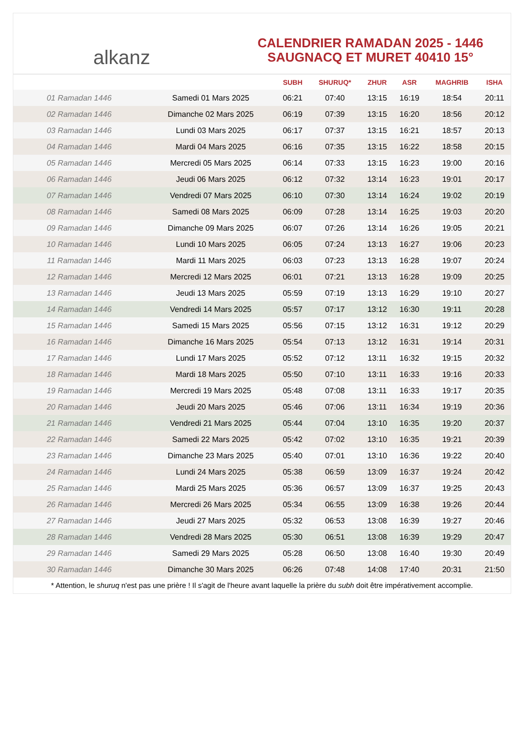alkanz
CALENDRIER RAMADAN 2025 - 1446
SAUGNACQ ET MURET 40410 15°
| | | SUBH | SHURUQ* | ZHUR | ASR | MAGHRIB | ISHA |
| --- | --- | --- | --- | --- | --- | --- | --- |
| 01 Ramadan 1446 | Samedi 01 Mars 2025 | 06:21 | 07:40 | 13:15 | 16:19 | 18:54 | 20:11 |
| 02 Ramadan 1446 | Dimanche 02 Mars 2025 | 06:19 | 07:39 | 13:15 | 16:20 | 18:56 | 20:12 |
| 03 Ramadan 1446 | Lundi 03 Mars 2025 | 06:17 | 07:37 | 13:15 | 16:21 | 18:57 | 20:13 |
| 04 Ramadan 1446 | Mardi 04 Mars 2025 | 06:16 | 07:35 | 13:15 | 16:22 | 18:58 | 20:15 |
| 05 Ramadan 1446 | Mercredi 05 Mars 2025 | 06:14 | 07:33 | 13:15 | 16:23 | 19:00 | 20:16 |
| 06 Ramadan 1446 | Jeudi 06 Mars 2025 | 06:12 | 07:32 | 13:14 | 16:23 | 19:01 | 20:17 |
| 07 Ramadan 1446 | Vendredi 07 Mars 2025 | 06:10 | 07:30 | 13:14 | 16:24 | 19:02 | 20:19 |
| 08 Ramadan 1446 | Samedi 08 Mars 2025 | 06:09 | 07:28 | 13:14 | 16:25 | 19:03 | 20:20 |
| 09 Ramadan 1446 | Dimanche 09 Mars 2025 | 06:07 | 07:26 | 13:14 | 16:26 | 19:05 | 20:21 |
| 10 Ramadan 1446 | Lundi 10 Mars 2025 | 06:05 | 07:24 | 13:13 | 16:27 | 19:06 | 20:23 |
| 11 Ramadan 1446 | Mardi 11 Mars 2025 | 06:03 | 07:23 | 13:13 | 16:28 | 19:07 | 20:24 |
| 12 Ramadan 1446 | Mercredi 12 Mars 2025 | 06:01 | 07:21 | 13:13 | 16:28 | 19:09 | 20:25 |
| 13 Ramadan 1446 | Jeudi 13 Mars 2025 | 05:59 | 07:19 | 13:13 | 16:29 | 19:10 | 20:27 |
| 14 Ramadan 1446 | Vendredi 14 Mars 2025 | 05:57 | 07:17 | 13:12 | 16:30 | 19:11 | 20:28 |
| 15 Ramadan 1446 | Samedi 15 Mars 2025 | 05:56 | 07:15 | 13:12 | 16:31 | 19:12 | 20:29 |
| 16 Ramadan 1446 | Dimanche 16 Mars 2025 | 05:54 | 07:13 | 13:12 | 16:31 | 19:14 | 20:31 |
| 17 Ramadan 1446 | Lundi 17 Mars 2025 | 05:52 | 07:12 | 13:11 | 16:32 | 19:15 | 20:32 |
| 18 Ramadan 1446 | Mardi 18 Mars 2025 | 05:50 | 07:10 | 13:11 | 16:33 | 19:16 | 20:33 |
| 19 Ramadan 1446 | Mercredi 19 Mars 2025 | 05:48 | 07:08 | 13:11 | 16:33 | 19:17 | 20:35 |
| 20 Ramadan 1446 | Jeudi 20 Mars 2025 | 05:46 | 07:06 | 13:11 | 16:34 | 19:19 | 20:36 |
| 21 Ramadan 1446 | Vendredi 21 Mars 2025 | 05:44 | 07:04 | 13:10 | 16:35 | 19:20 | 20:37 |
| 22 Ramadan 1446 | Samedi 22 Mars 2025 | 05:42 | 07:02 | 13:10 | 16:35 | 19:21 | 20:39 |
| 23 Ramadan 1446 | Dimanche 23 Mars 2025 | 05:40 | 07:01 | 13:10 | 16:36 | 19:22 | 20:40 |
| 24 Ramadan 1446 | Lundi 24 Mars 2025 | 05:38 | 06:59 | 13:09 | 16:37 | 19:24 | 20:42 |
| 25 Ramadan 1446 | Mardi 25 Mars 2025 | 05:36 | 06:57 | 13:09 | 16:37 | 19:25 | 20:43 |
| 26 Ramadan 1446 | Mercredi 26 Mars 2025 | 05:34 | 06:55 | 13:09 | 16:38 | 19:26 | 20:44 |
| 27 Ramadan 1446 | Jeudi 27 Mars 2025 | 05:32 | 06:53 | 13:08 | 16:39 | 19:27 | 20:46 |
| 28 Ramadan 1446 | Vendredi 28 Mars 2025 | 05:30 | 06:51 | 13:08 | 16:39 | 19:29 | 20:47 |
| 29 Ramadan 1446 | Samedi 29 Mars 2025 | 05:28 | 06:50 | 13:08 | 16:40 | 19:30 | 20:49 |
| 30 Ramadan 1446 | Dimanche 30 Mars 2025 | 06:26 | 07:48 | 14:08 | 17:40 | 20:31 | 21:50 |
* Attention, le shuruq n'est pas une prière ! Il s'agit de l'heure avant laquelle la prière du subh doit être impérativement accomplie.